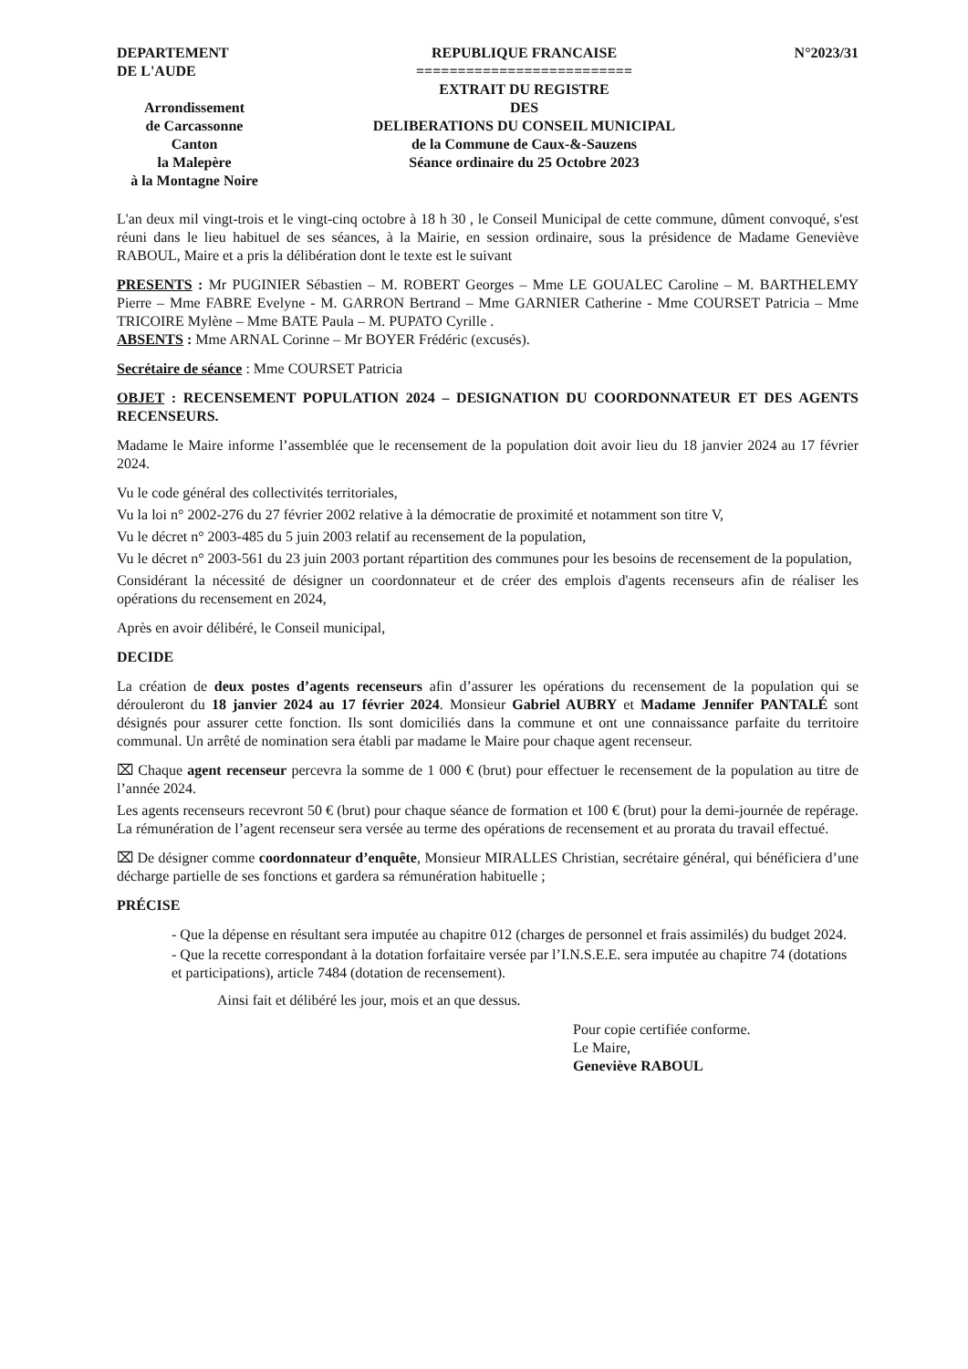DEPARTEMENT
DE L'AUDE
Arrondissement
de Carcassonne
Canton
la Malepère
à la Montagne Noire
REPUBLIQUE FRANCAISE
==========================
EXTRAIT DU REGISTRE
DES
DELIBERATIONS DU CONSEIL MUNICIPAL
de la Commune de Caux-&-Sauzens
Séance ordinaire du 25 Octobre 2023
N°2023/31
L'an deux mil vingt-trois et le vingt-cinq octobre à 18 h 30 , le Conseil Municipal de cette commune, dûment convoqué, s'est réuni dans le lieu habituel de ses séances, à la Mairie, en session ordinaire, sous la présidence de Madame Geneviève RABOUL, Maire et a pris la délibération dont le texte est le suivant
PRESENTS : Mr PUGINIER Sébastien – M. ROBERT Georges – Mme LE GOUALEC Caroline – M. BARTHELEMY Pierre – Mme FABRE Evelyne - M. GARRON Bertrand – Mme GARNIER Catherine - Mme COURSET Patricia – Mme TRICOIRE Mylène – Mme BATE Paula – M. PUPATO Cyrille .
ABSENTS : Mme ARNAL Corinne – Mr BOYER Frédéric (excusés).
Secrétaire de séance : Mme COURSET Patricia
OBJET : RECENSEMENT POPULATION 2024 – DESIGNATION DU COORDONNATEUR ET DES AGENTS RECENSEURS.
Madame le Maire informe l’assemblée que le recensement de la population doit avoir lieu du 18 janvier 2024 au 17 février 2024.
Vu le code général des collectivités territoriales,
Vu la loi n° 2002-276 du 27 février 2002 relative à la démocratie de proximité et notamment son titre V,
Vu le décret n° 2003-485 du 5 juin 2003 relatif au recensement de la population,
Vu le décret n° 2003-561 du 23 juin 2003 portant répartition des communes pour les besoins de recensement de la population,
Considérant la nécessité de désigner un coordonnateur et de créer des emplois d'agents recenseurs afin de réaliser les opérations du recensement en 2024,
Après en avoir délibéré, le Conseil municipal,
DECIDE
La création de deux postes d’agents recenseurs afin d’assurer les opérations du recensement de la population qui se dérouleront du 18 janvier 2024 au 17 février 2024. Monsieur Gabriel AUBRY et Madame Jennifer PANTALÉ sont désignés pour assurer cette fonction. Ils sont domiciliés dans la commune et ont une connaissance parfaite du territoire communal. Un arrêté de nomination sera établi par madame le Maire pour chaque agent recenseur.
⌧ Chaque agent recenseur percevra la somme de 1 000 € (brut) pour effectuer le recensement de la population au titre de l’année 2024.
Les agents recenseurs recevront 50 € (brut) pour chaque séance de formation et 100 € (brut) pour la demi-journée de repérage. La rémunération de l’agent recenseur sera versée au terme des opérations de recensement et au prorata du travail effectué.
⌧ De désigner comme coordonnateur d’enquête, Monsieur MIRALLES Christian, secrétaire général, qui bénéficiera d’une décharge partielle de ses fonctions et gardera sa rémunération habituelle ;
PRÉCISE
- Que la dépense en résultant sera imputée au chapitre 012 (charges de personnel et frais assimilés) du budget 2024.
- Que la recette correspondant à la dotation forfaitaire versée par l’I.N.S.E.E. sera imputée au chapitre 74 (dotations et participations), article 7484 (dotation de recensement).
Ainsi fait et délibéré les jour, mois et an que dessus.
Pour copie certifiée conforme.
Le Maire,
Geneviève RABOUL